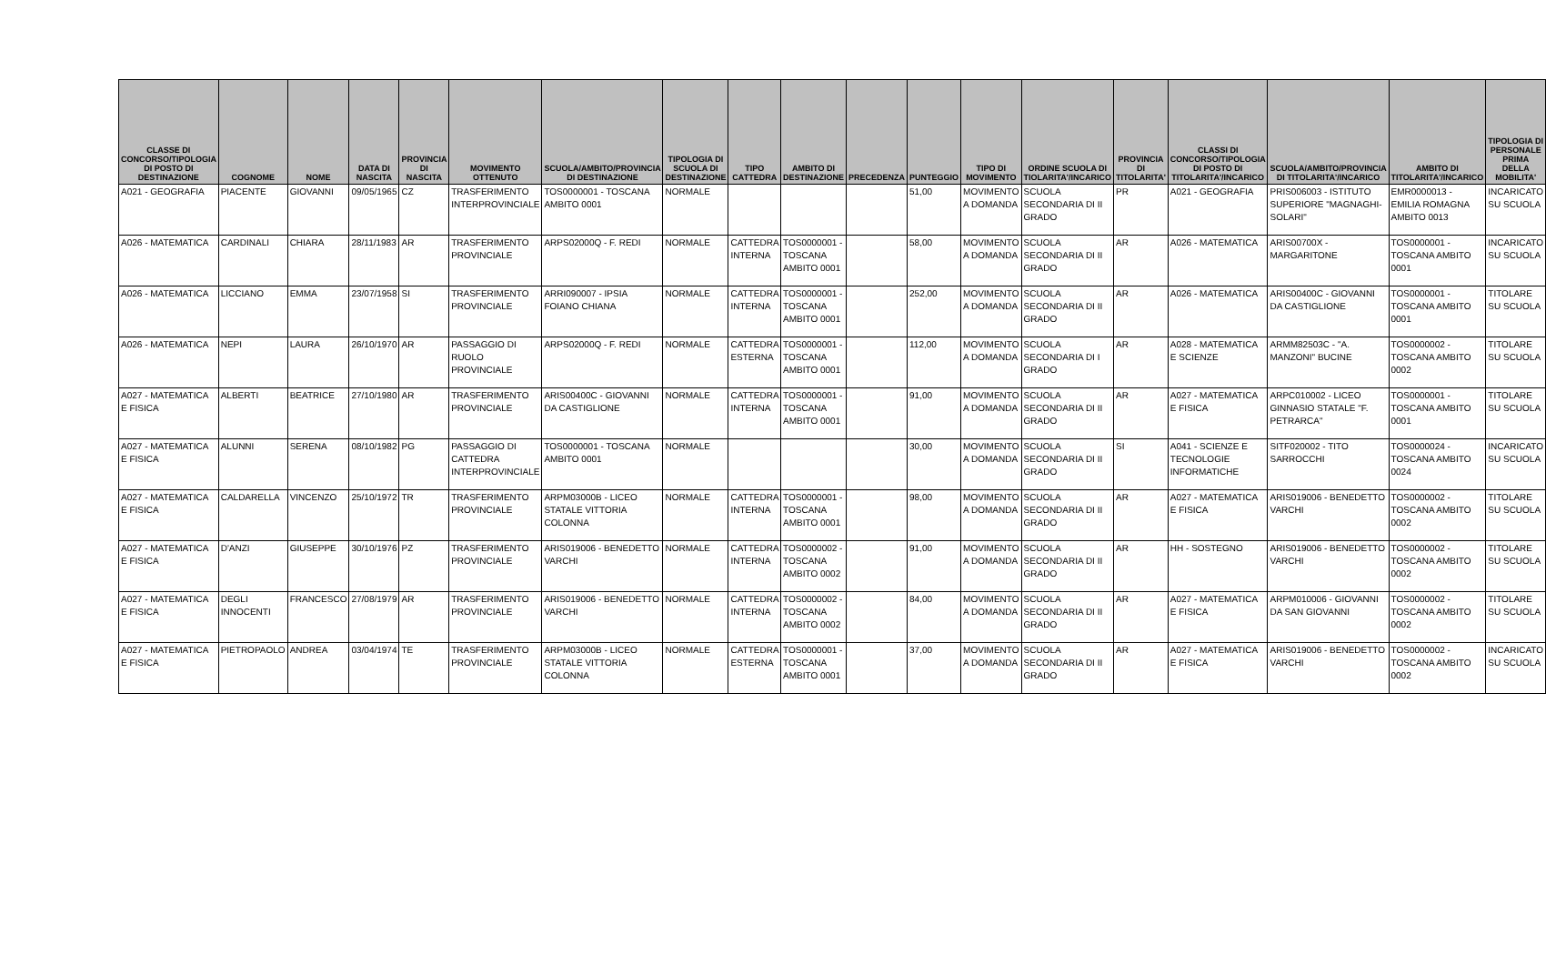| CLASSE DI CONCORSO/TIPOLOGIA DI POSTO DI DESTINAZIONE | COGNOME | NOME | DATA DI NASCITA | PROVINCIA DI NASCITA | MOVIMENTO OTTENUTO | SCUOLA/AMBITO/PROVINCIA DI DESTINAZIONE | TIPOLOGIA DI SCUOLA DI DESTINAZIONE | TIPO CATTEDRA | AMBITO DI DESTINAZIONE | PRECEDENZA | PUNTEGGIO | TIPO DI MOVIMENTO | ORDINE SCUOLA DI TIOLARITA'/INCARICO | PROVINCIA DI TITOLARITA' | CLASSI DI CONCORSO/TIPOLOGIA DI POSTO DI TITOLARITA'/INCARICO | SCUOLA/AMBITO/PROVINCIA DI TITOLARITA'/INCARICO | AMBITO DI TITOLARITA'/INCARICO | TIPOLOGIA DI PERSONALE PRIMA DELLA MOBILITA' |
| --- | --- | --- | --- | --- | --- | --- | --- | --- | --- | --- | --- | --- | --- | --- | --- | --- | --- | --- |
| A021 - GEOGRAFIA | PIACENTE | GIOVANNI | 09/05/1965 | CZ | TRASFERIMENTO INTERPROVINCIALE | TOS0000001 - TOSCANA AMBITO 0001 | NORMALE | | | | 51,00 | MOVIMENTO A DOMANDA | SCUOLA SECONDARIA DI II GRADO | PR | A021 - GEOGRAFIA | PRIS006003 - ISTITUTO SUPERIORE "MAGNAGHI-SOLARI" | EMR0000013 - EMILIA ROMAGNA AMBITO 0013 | INCARICATO SU SCUOLA |
| A026 - MATEMATICA | CARDINALI | CHIARA | 28/11/1983 | AR | TRASFERIMENTO PROVINCIALE | ARPS02000Q - F. REDI | NORMALE | CATTEDRA INTERNA | TOS0000001 - TOSCANA AMBITO 0001 | | 58,00 | MOVIMENTO A DOMANDA | SCUOLA SECONDARIA DI II GRADO | AR | A026 - MATEMATICA | ARIS00700X - MARGARITONE | TOS0000001 - TOSCANA AMBITO 0001 | INCARICATO SU SCUOLA |
| A026 - MATEMATICA | LICCIANO | EMMA | 23/07/1958 | SI | TRASFERIMENTO PROVINCIALE | ARRI090007 - IPSIA FOIANO CHIANA | NORMALE | CATTEDRA INTERNA | TOS0000001 - TOSCANA AMBITO 0001 | | 252,00 | MOVIMENTO A DOMANDA | SCUOLA SECONDARIA DI II GRADO | AR | A026 - MATEMATICA | ARIS00400C - GIOVANNI DA CASTIGLIONE | TOS0000001 - TOSCANA AMBITO 0001 | TITOLARE SU SCUOLA |
| A026 - MATEMATICA | NEPI | LAURA | 26/10/1970 | AR | PASSAGGIO DI RUOLO PROVINCIALE | ARPS02000Q - F. REDI | NORMALE | CATTEDRA ESTERNA | TOS0000001 - TOSCANA AMBITO 0001 | | 112,00 | MOVIMENTO A DOMANDA | SCUOLA SECONDARIA DI I GRADO | AR | A028 - MATEMATICA E SCIENZE | ARMM82503C - "A. MANZONI" BUCINE | TOS0000002 - TOSCANA AMBITO 0002 | TITOLARE SU SCUOLA |
| A027 - MATEMATICA E FISICA | ALBERTI | BEATRICE | 27/10/1980 | AR | TRASFERIMENTO PROVINCIALE | ARIS00400C - GIOVANNI DA CASTIGLIONE | NORMALE | CATTEDRA INTERNA | TOS0000001 - TOSCANA AMBITO 0001 | | 91,00 | MOVIMENTO A DOMANDA | SCUOLA SECONDARIA DI II GRADO | AR | A027 - MATEMATICA E FISICA | ARPC010002 - LICEO GINNASIO STATALE "F. PETRARCA" | TOS0000001 - TOSCANA AMBITO 0001 | TITOLARE SU SCUOLA |
| A027 - MATEMATICA E FISICA | ALUNNI | SERENA | 08/10/1982 | PG | PASSAGGIO DI CATTEDRA INTERPROVINCIALE | TOS0000001 - TOSCANA AMBITO 0001 | NORMALE | | | | 30,00 | MOVIMENTO A DOMANDA | SCUOLA SECONDARIA DI II GRADO | SI | A041 - SCIENZE E TECNOLOGIE INFORMATICHE | SITF020002 - TITO SARROCCHI | TOS0000024 - TOSCANA AMBITO 0024 | INCARICATO SU SCUOLA |
| A027 - MATEMATICA E FISICA | CALDARELLA | VINCENZO | 25/10/1972 | TR | TRASFERIMENTO PROVINCIALE | ARPM03000B - LICEO STATALE VITTORIA COLONNA | NORMALE | CATTEDRA INTERNA | TOS0000001 - TOSCANA AMBITO 0001 | | 98,00 | MOVIMENTO A DOMANDA | SCUOLA SECONDARIA DI II GRADO | AR | A027 - MATEMATICA E FISICA | ARIS019006 - BENEDETTO VARCHI | TOS0000002 - TOSCANA AMBITO 0002 | TITOLARE SU SCUOLA |
| A027 - MATEMATICA E FISICA | D'ANZI | GIUSEPPE | 30/10/1976 | PZ | TRASFERIMENTO PROVINCIALE | ARIS019006 - BENEDETTO VARCHI | NORMALE | CATTEDRA INTERNA | TOS0000002 - TOSCANA AMBITO 0002 | | 91,00 | MOVIMENTO A DOMANDA | SCUOLA SECONDARIA DI II GRADO | AR | HH - SOSTEGNO | ARIS019006 - BENEDETTO VARCHI | TOS0000002 - TOSCANA AMBITO 0002 | TITOLARE SU SCUOLA |
| A027 - MATEMATICA E FISICA | DEGLI INNOCENTI | FRANCESCO | 27/08/1979 | AR | TRASFERIMENTO PROVINCIALE | ARIS019006 - BENEDETTO VARCHI | NORMALE | CATTEDRA INTERNA | TOS0000002 - TOSCANA AMBITO 0002 | | 84,00 | MOVIMENTO A DOMANDA | SCUOLA SECONDARIA DI II GRADO | AR | A027 - MATEMATICA E FISICA | ARPM010006 - GIOVANNI DA SAN GIOVANNI | TOS0000002 - TOSCANA AMBITO 0002 | TITOLARE SU SCUOLA |
| A027 - MATEMATICA E FISICA | PIETROPAOLO | ANDREA | 03/04/1974 | TE | TRASFERIMENTO PROVINCIALE | ARPM03000B - LICEO STATALE VITTORIA COLONNA | NORMALE | CATTEDRA ESTERNA | TOS0000001 - TOSCANA AMBITO 0001 | | 37,00 | MOVIMENTO A DOMANDA | SCUOLA SECONDARIA DI II GRADO | AR | A027 - MATEMATICA E FISICA | ARIS019006 - BENEDETTO VARCHI | TOS0000002 - TOSCANA AMBITO 0002 | INCARICATO SU SCUOLA |